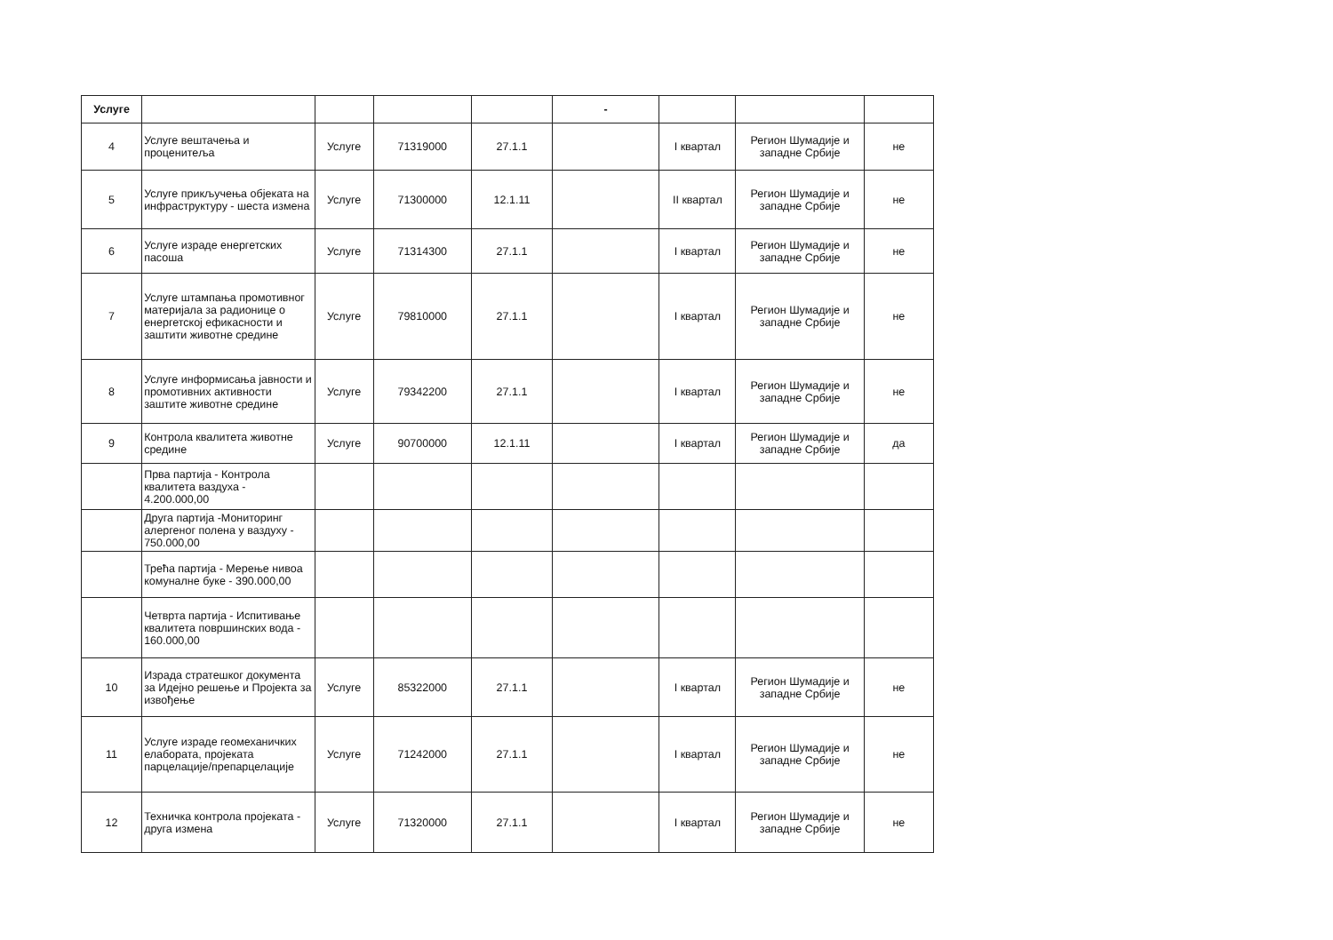| Услуге | | | | | - | | | |
| --- | --- | --- | --- | --- | --- | --- | --- | --- |
| 4 | Услуге вештачења и проценитеља | Услуге | 71319000 | 27.1.1 | | I квартал | Регион Шумадије и западне Србије | не |
| 5 | Услуге прикључења објеката на инфраструктуру - шеста измена | Услуге | 71300000 | 12.1.11 | | II квартал | Регион Шумадије и западне Србије | не |
| 6 | Услуге израде енергетских пасоша | Услуге | 71314300 | 27.1.1 | | I квартал | Регион Шумадије и западне Србије | не |
| 7 | Услуге штампања промотивног материјала за радионице о енергетској ефикасности и заштити животне средине | Услуге | 79810000 | 27.1.1 | | I квартал | Регион Шумадије и западне Србије | не |
| 8 | Услуге информисања јавности и промотивних активности заштите животне средине | Услуге | 79342200 | 27.1.1 | | I квартал | Регион Шумадије и западне Србије | не |
| 9 | Контрола квалитета животне средине | Услуге | 90700000 | 12.1.11 | | I квартал | Регион Шумадије и западне Србије | да |
| | Прва партија - Контрола квалитета ваздуха - 4.200.000,00 | | | | | | | |
| | Друга партија -Мониторинг алергеног полена у ваздуху - 750.000,00 | | | | | | | |
| | Трећа партија - Мерење нивоа комуналне буке - 390.000,00 | | | | | | | |
| | Четврта партија - Испитивање квалитета површинских вода - 160.000,00 | | | | | | | |
| 10 | Израда стратешког документа за Идејно решење и Пројекта за извођење | Услуге | 85322000 | 27.1.1 | | I квартал | Регион Шумадије и западне Србије | не |
| 11 | Услуге израде геомеханичких елабората, пројеката парцелације/препарцелације | Услуге | 71242000 | 27.1.1 | | I квартал | Регион Шумадије и западне Србије | не |
| 12 | Техничка контрола пројеката - друга измена | Услуге | 71320000 | 27.1.1 | | I квартал | Регион Шумадије и западне Србије | не |